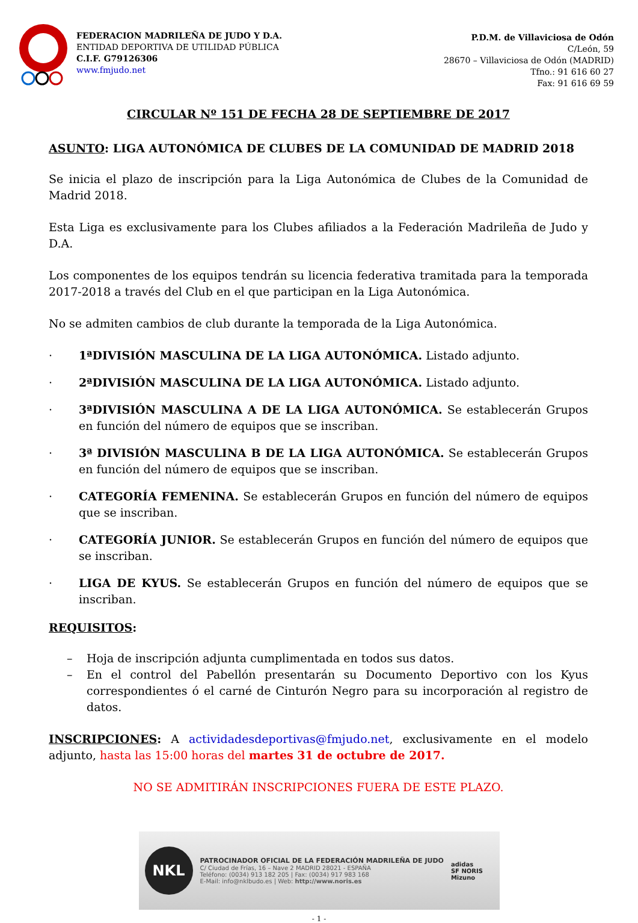FEDERACION MADRILEÑA DE JUDO Y D.A.
ENTIDAD DEPORTIVA DE UTILIDAD PÚBLICA
C.I.F. G79126306
www.fmjudo.net
P.D.M. de Villaviciosa de Odón
C/León, 59
28670 – Villaviciosa de Odón (MADRID)
Tfno.: 91 616 60 27
Fax: 91 616 69 59
CIRCULAR Nº 151 DE FECHA 28 DE SEPTIEMBRE DE 2017
ASUNTO: LIGA AUTONÓMICA DE CLUBES DE LA COMUNIDAD DE MADRID 2018
Se inicia el plazo de inscripción para la Liga Autonómica de Clubes de la Comunidad de Madrid 2018.
Esta Liga es exclusivamente para los Clubes afiliados a la Federación Madrileña de Judo y D.A.
Los componentes de los equipos tendrán su licencia federativa tramitada para la temporada 2017-2018 a través del Club en el que participan en la Liga Autonómica.
No se admiten cambios de club durante la temporada de la Liga Autonómica.
· 1ªDIVISIÓN MASCULINA DE LA LIGA AUTONÓMICA. Listado adjunto.
· 2ªDIVISIÓN MASCULINA DE LA LIGA AUTONÓMICA. Listado adjunto.
· 3ªDIVISIÓN MASCULINA A DE LA LIGA AUTONÓMICA. Se establecerán Grupos en función del número de equipos que se inscriban.
· 3ª DIVISIÓN MASCULINA B DE LA LIGA AUTONÓMICA. Se establecerán Grupos en función del número de equipos que se inscriban.
· CATEGORÍA FEMENINA. Se establecerán Grupos en función del número de equipos que se inscriban.
· CATEGORÍA JUNIOR. Se establecerán Grupos en función del número de equipos que se inscriban.
· LIGA DE KYUS. Se establecerán Grupos en función del número de equipos que se inscriban.
REQUISITOS:
– Hoja de inscripción adjunta cumplimentada en todos sus datos.
– En el control del Pabellón presentarán su Documento Deportivo con los Kyus correspondientes ó el carné de Cinturón Negro para su incorporación al registro de datos.
INSCRIPCIONES: A actividadesdeportivas@fmjudo.net, exclusivamente en el modelo adjunto, hasta las 15:00 horas del martes 31 de octubre de 2017.
NO SE ADMITIRÁN INSCRIPCIONES FUERA DE ESTE PLAZO.
NKL
PATROCINADOR OFICIAL DE LA FEDERACIÓN MADRILEÑA DE JUDO
C/ Ciudad de Frías, 16 – Nave 2 MADRID 28021 - ESPAÑA
Teléfono: (0034) 913 182 205 | Fax: (0034) 917 983 168
E-Mail: info@nklbudo.es | Web: http://www.noris.es
adidas
SF NORIS
Mizuno
- 1 -